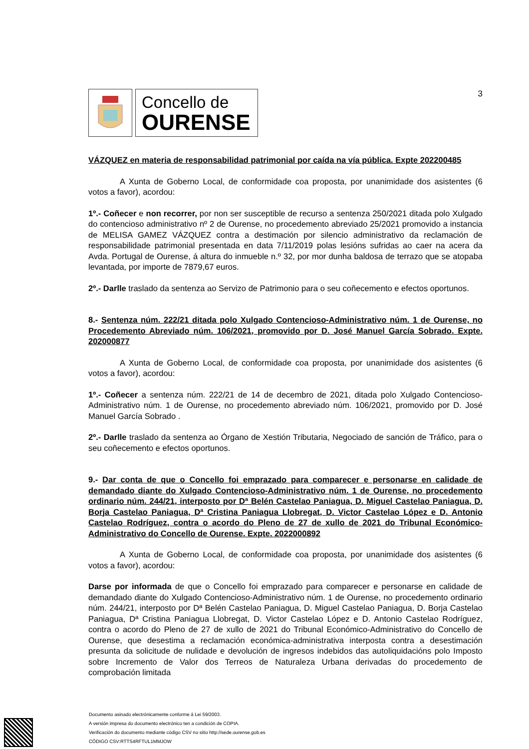Concello de
OURENSE
3
VÁZQUEZ en materia de responsabilidad patrimonial por caída na vía pública. Expte 202200485
A Xunta de Goberno Local, de conformidade coa proposta, por unanimidade dos asistentes (6 votos a favor), acordou:
1º.- Coñecer e non recorrer, por non ser susceptible de recurso a sentenza 250/2021 ditada polo Xulgado do contencioso administrativo nº 2 de Ourense, no procedemento abreviado 25/2021 promovido a instancia de MELISA GAMEZ VÁZQUEZ contra a destimación por silencio administrativo da reclamación de responsabilidade patrimonial presentada en data 7/11/2019 polas lesións sufridas ao caer na acera da Avda. Portugal de Ourense, á altura do inmueble n.º 32, por mor dunha baldosa de terrazo que se atopaba levantada, por importe de 7879,67 euros.
2º.- Darlle traslado da sentenza ao Servizo de Patrimonio para o seu coñecemento e efectos oportunos.
8.- Sentenza núm. 222/21 ditada polo Xulgado Contencioso-Administrativo núm. 1 de Ourense, no Procedemento Abreviado núm. 106/2021, promovido por D. José Manuel García Sobrado. Expte. 202000877
A Xunta de Goberno Local, de conformidade coa proposta, por unanimidade dos asistentes (6 votos a favor), acordou:
1º.- Coñecer a sentenza núm. 222/21 de 14 de decembro de 2021, ditada polo Xulgado Contencioso-Administrativo núm. 1 de Ourense, no procedemento abreviado núm. 106/2021, promovido por D. José Manuel García Sobrado .
2º.- Darlle traslado da sentenza ao Órgano de Xestión Tributaria, Negociado de sanción de Tráfico, para o seu coñecemento e efectos oportunos.
9.- Dar conta de que o Concello foi emprazado para comparecer e personarse en calidade de demandado diante do Xulgado Contencioso-Administrativo núm. 1 de Ourense, no procedemento ordinario núm. 244/21, interposto por Dª Belén Castelao Paniagua, D. Miguel Castelao Paniagua, D. Borja Castelao Paniagua, Dª Cristina Paniagua Llobregat, D. Victor Castelao López e D. Antonio Castelao Rodríguez, contra o acordo do Pleno de 27 de xullo de 2021 do Tribunal Económico-Administrativo do Concello de Ourense. Expte. 2022000892
A Xunta de Goberno Local, de conformidade coa proposta, por unanimidade dos asistentes (6 votos a favor), acordou:
Darse por informada de que o Concello foi emprazado para comparecer e personarse en calidade de demandado diante do Xulgado Contencioso-Administrativo núm. 1 de Ourense, no procedemento ordinario núm. 244/21, interposto por Dª Belén Castelao Paniagua, D. Miguel Castelao Paniagua, D. Borja Castelao Paniagua, Dª Cristina Paniagua Llobregat, D. Victor Castelao López e D. Antonio Castelao Rodríguez, contra o acordo do Pleno de 27 de xullo de 2021 do Tribunal Económico-Administrativo do Concello de Ourense, que desestima a reclamación económica-administrativa interposta contra a desestimación presunta da solicitude de nulidade e devolución de ingresos indebidos das autoliquidacións polo Imposto sobre Incremento de Valor dos Terreos de Naturaleza Urbana derivadas do procedemento de comprobación limitada
Documento asinado electrónicamente conforme á Lei 59/2003.
A versión impresa do documento electrónico ten a condición de COPIA.
Verificación do documento mediante código CSV no sitio http://sede.ourense.gob.es
CÓDIGO CSV:RTTS4RFTUL1MMJOW